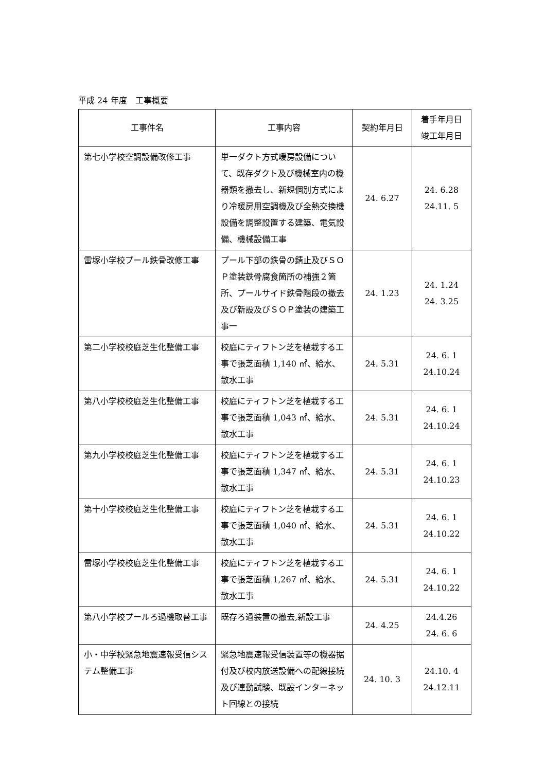平成 24 年度　工事概要
| 工事件名 | 工事内容 | 契約年月日 | 着手年月日 竣工年月日 |
| --- | --- | --- | --- |
| 第七小学校空調設備改修工事 | 単一ダクト方式暖房設備について、既存ダクト及び機械室内の機器類を撤去し、新規個別方式により冷暖房用空調機及び全熱交換機設備を調整設置する建築、電気設備、機械設備工事 | 24. 6.27 | 24. 6.28 24.11. 5 |
| 雷塚小学校プール鉄骨改修工事 | プール下部の鉄骨の錆止及びＳＯＰ塗装鉄骨腐食箇所の補強２箇所、プールサイド鉄骨階段の撤去及び新設及びＳＯＰ塗装の建築工事一 | 24. 1.23 | 24. 1.24 24. 3.25 |
| 第二小学校校庭芝生化整備工事 | 校庭にティフトン芝を植栽する工事で張芝面積 1,140 ㎡、給水、散水工事 | 24. 5.31 | 24. 6. 1 24.10.24 |
| 第八小学校校庭芝生化整備工事 | 校庭にティフトン芝を植栽する工事で張芝面積 1,043 ㎡、給水、散水工事 | 24. 5.31 | 24. 6. 1 24.10.24 |
| 第九小学校校庭芝生化整備工事 | 校庭にティフトン芝を植栽する工事で張芝面積 1,347 ㎡、給水、散水工事 | 24. 5.31 | 24. 6. 1 24.10.23 |
| 第十小学校校庭芝生化整備工事 | 校庭にティフトン芝を植栽する工事で張芝面積 1,040 ㎡、給水、散水工事 | 24. 5.31 | 24. 6. 1 24.10.22 |
| 雷塚小学校校庭芝生化整備工事 | 校庭にティフトン芝を植栽する工事で張芝面積 1,267 ㎡、給水、散水工事 | 24. 5.31 | 24. 6. 1 24.10.22 |
| 第八小学校プールろ過機取替工事 | 既存ろ過装置の撤去,新設工事 | 24. 4.25 | 24.4.26 24. 6. 6 |
| 小・中学校緊急地震速報受信システム整備工事 | 緊急地震速報受信装置等の機器据付及び校内放送設備への配線接続及び連動試験、既設インターネット回線との接続 | 24. 10. 3 | 24.10. 4 24.12.11 |